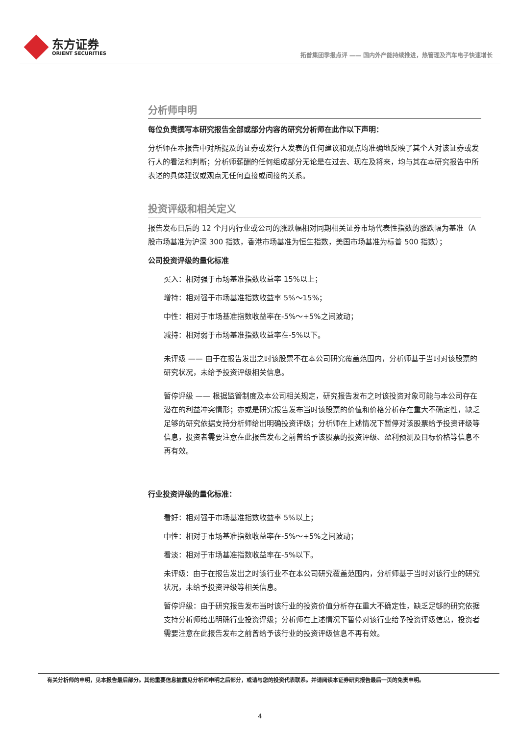东方证券
ORIENT SECURITIES
拓普集团季报点评 —— 国内外产能持续推进，热管理及汽车电子快速增长
分析师申明
每位负责撰写本研究报告全部或部分内容的研究分析师在此作以下声明：
分析师在本报告中对所提及的证券或发行人发表的任何建议和观点均准确地反映了其个人对该证券或发行人的看法和判断；分析师薪酬的任何组成部分无论是在过去、现在及将来，均与其在本研究报告中所表述的具体建议或观点无任何直接或间接的关系。
投资评级和相关定义
报告发布日后的 12 个月内行业或公司的涨跌幅相对同期相关证券市场代表性指数的涨跌幅为基准（A 股市场基准为沪深 300 指数，香港市场基准为恒生指数，美国市场基准为标普 500 指数）；
公司投资评级的量化标准
买入：相对强于市场基准指数收益率 15%以上；
增持：相对强于市场基准指数收益率 5%～15%；
中性：相对于市场基准指数收益率在-5%～+5%之间波动；
减持：相对弱于市场基准指数收益率在-5%以下。
未评级 —— 由于在报告发出之时该股票不在本公司研究覆盖范围内，分析师基于当时对该股票的研究状况，未给予投资评级相关信息。
暂停评级 —— 根据监管制度及本公司相关规定，研究报告发布之时该投资对象可能与本公司存在潜在的利益冲突情形；亦或是研究报告发布当时该股票的价值和价格分析存在重大不确定性，缺乏足够的研究依据支持分析师给出明确投资评级；分析师在上述情况下暂停对该股票给予投资评级等信息，投资者需要注意在此报告发布之前曾给予该股票的投资评级、盈利预测及目标价格等信息不再有效。
行业投资评级的量化标准：
看好：相对强于市场基准指数收益率 5%以上；
中性：相对于市场基准指数收益率在-5%～+5%之间波动；
看淡：相对于市场基准指数收益率在-5%以下。
未评级：由于在报告发出之时该行业不在本公司研究覆盖范围内，分析师基于当时对该行业的研究状况，未给予投资评级等相关信息。
暂停评级：由于研究报告发布当时该行业的投资价值分析存在重大不确定性，缺乏足够的研究依据支持分析师给出明确行业投资评级；分析师在上述情况下暂停对该行业给予投资评级信息，投资者需要注意在此报告发布之前曾给予该行业的投资评级信息不再有效。
有关分析师的申明，见本报告最后部分。其他重要信息披露见分析师申明之后部分，或请与您的投资代表联系。并请阅读本证券研究报告最后一页的免责申明。
4